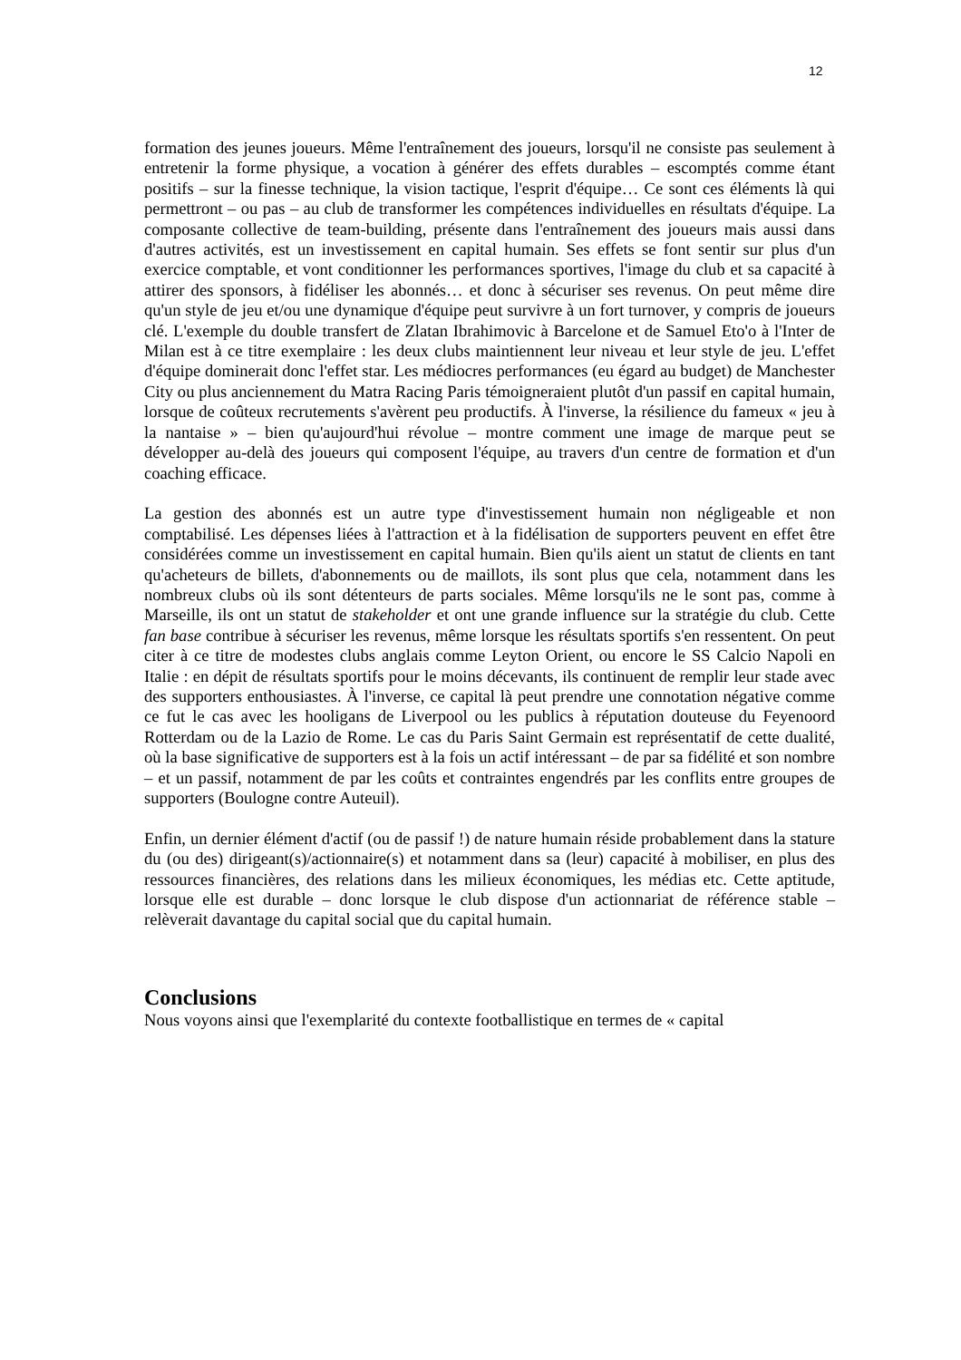12
formation des jeunes joueurs. Même l'entraînement des joueurs, lorsqu'il ne consiste pas seulement à entretenir la forme physique, a vocation à générer des effets durables – escomptés comme étant positifs – sur la finesse technique, la vision tactique, l'esprit d'équipe… Ce sont ces éléments là qui permettront – ou pas – au club de transformer les compétences individuelles en résultats d'équipe. La composante collective de team-building, présente dans l'entraînement des joueurs mais aussi dans d'autres activités, est un investissement en capital humain. Ses effets se font sentir sur plus d'un exercice comptable, et vont conditionner les performances sportives, l'image du club et sa capacité à attirer des sponsors, à fidéliser les abonnés… et donc à sécuriser ses revenus. On peut même dire qu'un style de jeu et/ou une dynamique d'équipe peut survivre à un fort turnover, y compris de joueurs clé. L'exemple du double transfert de Zlatan Ibrahimovic à Barcelone et de Samuel Eto'o à l'Inter de Milan est à ce titre exemplaire : les deux clubs maintiennent leur niveau et leur style de jeu. L'effet d'équipe dominerait donc l'effet star. Les médiocres performances (eu égard au budget) de Manchester City ou plus anciennement du Matra Racing Paris témoigneraient plutôt d'un passif en capital humain, lorsque de coûteux recrutements s'avèrent peu productifs. À l'inverse, la résilience du fameux « jeu à la nantaise » – bien qu'aujourd'hui révolue – montre comment une image de marque peut se développer au-delà des joueurs qui composent l'équipe, au travers d'un centre de formation et d'un coaching efficace.
La gestion des abonnés est un autre type d'investissement humain non négligeable et non comptabilisé. Les dépenses liées à l'attraction et à la fidélisation de supporters peuvent en effet être considérées comme un investissement en capital humain. Bien qu'ils aient un statut de clients en tant qu'acheteurs de billets, d'abonnements ou de maillots, ils sont plus que cela, notamment dans les nombreux clubs où ils sont détenteurs de parts sociales. Même lorsqu'ils ne le sont pas, comme à Marseille, ils ont un statut de stakeholder et ont une grande influence sur la stratégie du club. Cette fan base contribue à sécuriser les revenus, même lorsque les résultats sportifs s'en ressentent. On peut citer à ce titre de modestes clubs anglais comme Leyton Orient, ou encore le SS Calcio Napoli en Italie : en dépit de résultats sportifs pour le moins décevants, ils continuent de remplir leur stade avec des supporters enthousiastes. À l'inverse, ce capital là peut prendre une connotation négative comme ce fut le cas avec les hooligans de Liverpool ou les publics à réputation douteuse du Feyenoord Rotterdam ou de la Lazio de Rome. Le cas du Paris Saint Germain est représentatif de cette dualité, où la base significative de supporters est à la fois un actif intéressant – de par sa fidélité et son nombre – et un passif, notamment de par les coûts et contraintes engendrés par les conflits entre groupes de supporters (Boulogne contre Auteuil).
Enfin, un dernier élément d'actif (ou de passif !) de nature humain réside probablement dans la stature du (ou des) dirigeant(s)/actionnaire(s) et notamment dans sa (leur) capacité à mobiliser, en plus des ressources financières, des relations dans les milieux économiques, les médias etc. Cette aptitude, lorsque elle est durable – donc lorsque le club dispose d'un actionnariat de référence stable – relèverait davantage du capital social que du capital humain.
Conclusions
Nous voyons ainsi que l'exemplarité du contexte footballistique en termes de « capital